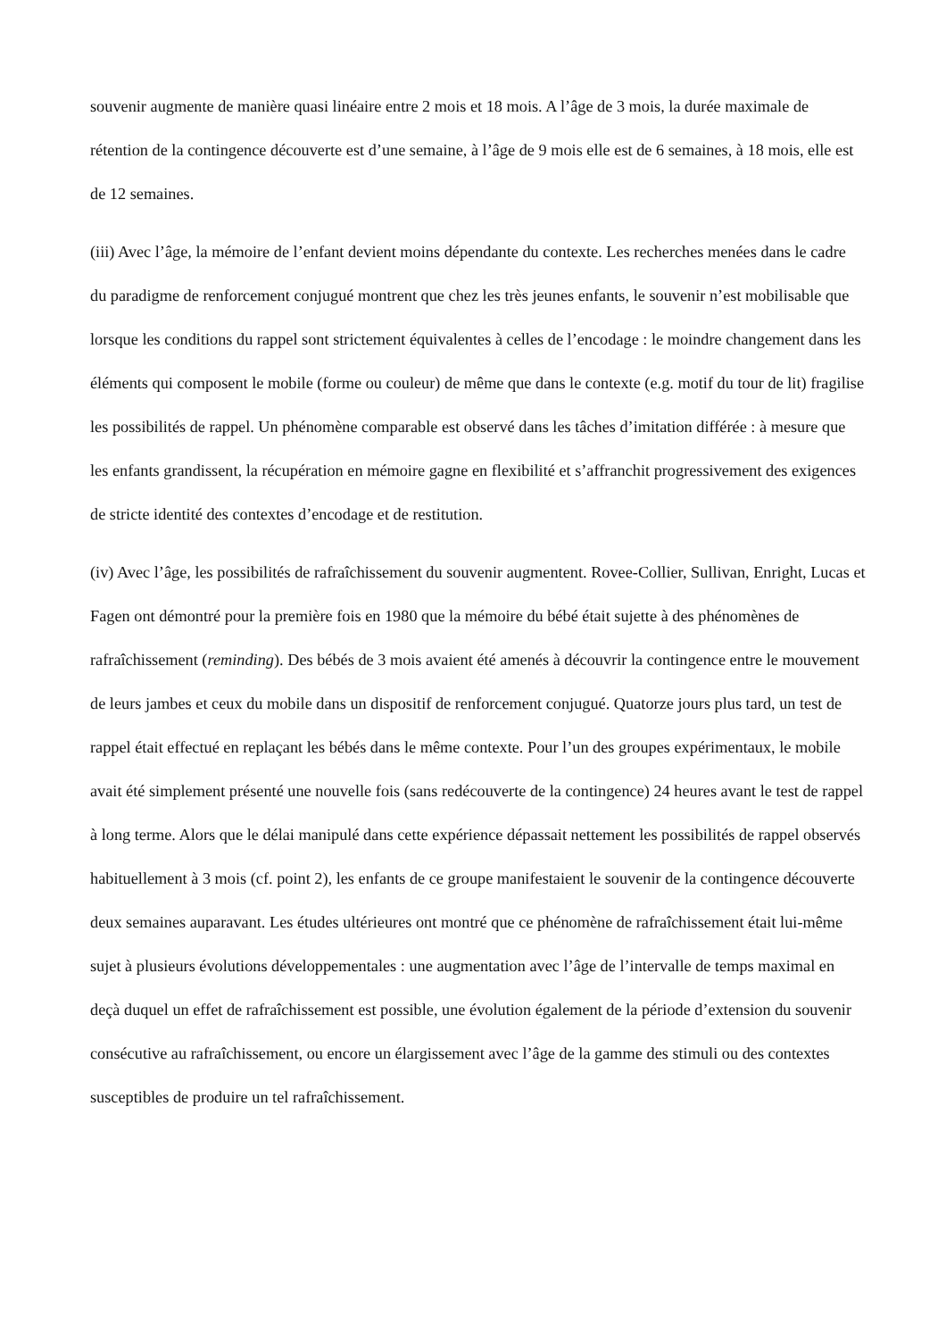souvenir augmente de manière quasi linéaire entre 2 mois et 18 mois. A l’âge de 3 mois, la durée maximale de rétention de la contingence découverte est d’une semaine, à l’âge de 9 mois elle est de 6 semaines, à 18 mois, elle est de 12 semaines.
(iii) Avec l’âge, la mémoire de l’enfant devient moins dépendante du contexte. Les recherches menées dans le cadre du paradigme de renforcement conjugué montrent que chez les très jeunes enfants, le souvenir n’est mobilisable que lorsque les conditions du rappel sont strictement équivalentes à celles de l’encodage : le moindre changement dans les éléments qui composent le mobile (forme ou couleur) de même que dans le contexte (e.g. motif du tour de lit) fragilise les possibilités de rappel. Un phénomène comparable est observé dans les tâches d’imitation différée : à mesure que les enfants grandissent, la récupération en mémoire gagne en flexibilité et s’affranchit progressivement des exigences de stricte identité des contextes d’encodage et de restitution.
(iv) Avec l’âge, les possibilités de rafraîchissement du souvenir augmentent. Rovee-Collier, Sullivan, Enright, Lucas et Fagen ont démontré pour la première fois en 1980 que la mémoire du bébé était sujette à des phénomènes de rafraîchissement (reminding). Des bébés de 3 mois avaient été amenés à découvrir la contingence entre le mouvement de leurs jambes et ceux du mobile dans un dispositif de renforcement conjugué. Quatorze jours plus tard, un test de rappel était effectué en replaçant les bébés dans le même contexte. Pour l’un des groupes expérimentaux, le mobile avait été simplement présenté une nouvelle fois (sans redécouverte de la contingence) 24 heures avant le test de rappel à long terme. Alors que le délai manipulé dans cette expérience dépassait nettement les possibilités de rappel observés habituellement à 3 mois (cf. point 2), les enfants de ce groupe manifestaient le souvenir de la contingence découverte deux semaines auparavant. Les études ultérieures ont montré que ce phénomène de rafraîchissement était lui-même sujet à plusieurs évolutions développementales : une augmentation avec l’âge de l’intervalle de temps maximal en deçà duquel un effet de rafraîchissement est possible, une évolution également de la période d’extension du souvenir consécutive au rafraîchissement, ou encore un élargissement avec l’âge de la gamme des stimuli ou des contextes susceptibles de produire un tel rafraîchissement.